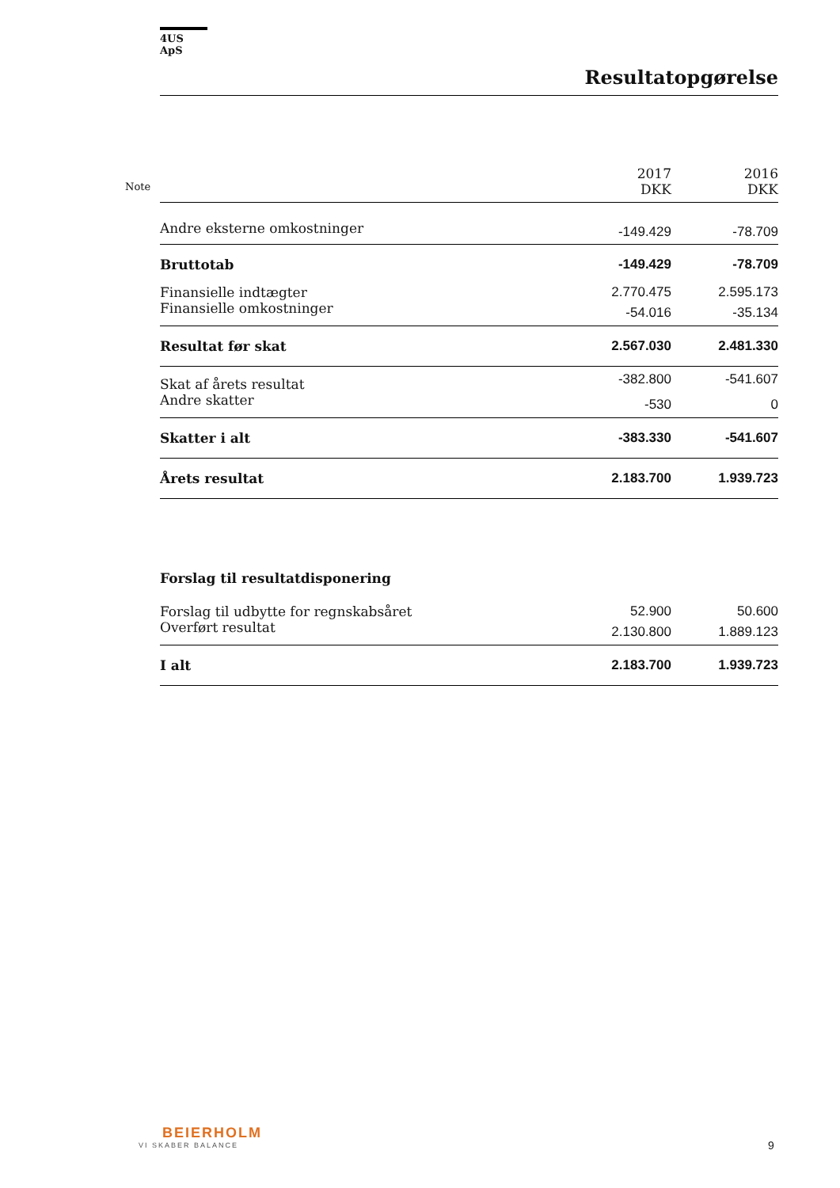4US ApS
Resultatopgørelse
| | 2017 DKK | 2016 DKK |
| --- | --- | --- |
| Andre eksterne omkostninger | -149.429 | -78.709 |
| Bruttotab | -149.429 | -78.709 |
| Finansielle indtægter | 2.770.475 | 2.595.173 |
| Finansielle omkostninger | -54.016 | -35.134 |
| Resultat før skat | 2.567.030 | 2.481.330 |
| Skat af årets resultat | -382.800 | -541.607 |
| Andre skatter | -530 | 0 |
| Skatter i alt | -383.330 | -541.607 |
| Årets resultat | 2.183.700 | 1.939.723 |
| Forslag til resultatdisponering | | |
| Forslag til udbytte for regnskabsåret | 52.900 | 50.600 |
| Overført resultat | 2.130.800 | 1.889.123 |
| I alt | 2.183.700 | 1.939.723 |
Note
BEIERHOLM
VI SKABER BALANCE
9